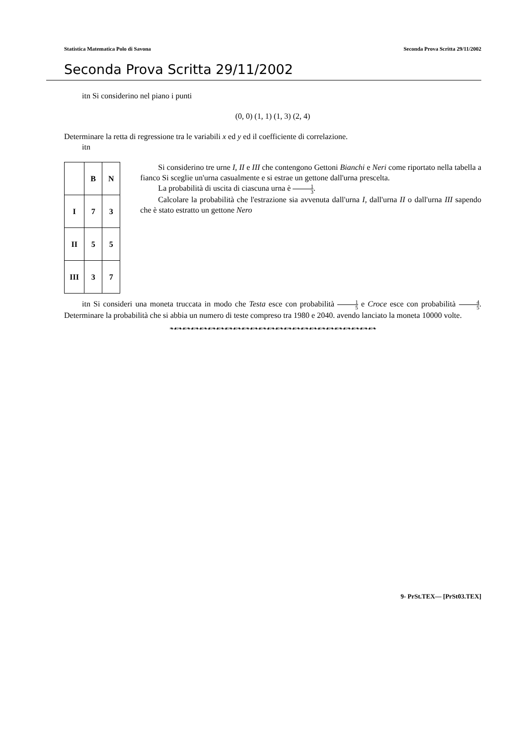Statistica Matematica Polo di Savona Seconda Prova Scritta 29/11/2002
Seconda Prova Scritta 29/11/2002
itn Si considerino nel piano i punti
(0, 0) (1, 1) (1, 3) (2, 4)
Determinare la retta di regressione tra le variabili x ed y ed il coefficiente di correlazione.
itn
| | B | N |
| I | 7 | 3 |
| II | 5 | 5 |
| III | 3 | 7 |
Si considerino tre urne I, II e III che contengono Gettoni Bianchi e Neri come riportato nella tabella a fianco Si sceglie un'urna casualmente e si estrae un gettone dall'urna prescelta.
La probabilità di uscita di ciascuna urna è 1 3.
Calcolare la probabilità che l'estrazione sia avvenuta dall'urna I, dall'urna II o dall'urna III sapendo che è stato estratto un gettone Nero
itn Si consideri una moneta truccata in modo che Testa esce con probabilità 1 5 e Croce esce con probabilità 4 5. Determinare la probabilità che si abbia un numero di teste compreso tra 1980 e 2040. avendo lanciato la moneta 10000 volte.
❧☙❧☙❧☙❧☙❧☙❧☙❧☙❧☙❧☙❧☙❧☙❧☙❧☙❧☙❧☙❧☙❧☙❧☙❧☙❧☙❧☙❧☙❧☙❧☙❧
9- PrSt.TEX— [PrSt03.TEX]